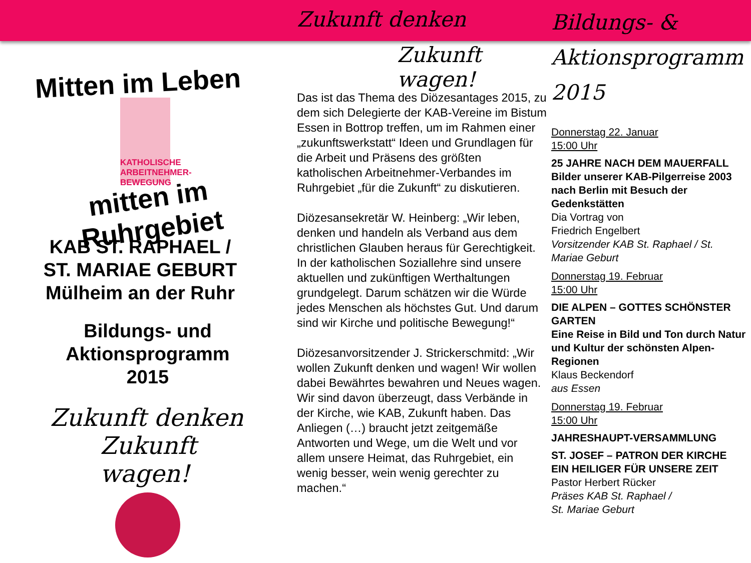Mitten im Leben
KATHOLISCHE ARBEITNEHMER-BEWEGUNG
mitten im Ruhrgebiet
KAB ST. RAPHAEL /
ST. MARIAE GEBURT
Mülheim an der Ruhr
Bildungs- und
Aktionsprogramm
2015
Zukunft denken
Zukunft wagen!
Zukunft denken
Zukunft wagen!
Das ist das Thema des Diözesantages 2015, zu dem sich Delegierte der KAB-Vereine im Bistum Essen in Bottrop treffen, um im Rahmen einer „zukunftswerkstatt“ Ideen und Grundlagen für die Arbeit und Präsens des größten katholischen Arbeitnehmer-Verbandes im Ruhrgebiet „für die Zukunft“ zu diskutieren.
Diözesansekretär W. Heinberg: „Wir leben, denken und handeln als Verband aus dem christlichen Glauben heraus für Gerechtigkeit.
In der katholischen Soziallehre sind unsere aktuellen und zukünftigen Werthaltungen grundgelegt. Darum schätzen wir die Würde jedes Menschen als höchstes Gut. Und darum sind wir Kirche und politische Bewegung!“
Diözesanvorsitzender J. Strickerschmitd: „Wir wollen Zukunft denken und wagen! Wir wollen dabei Bewährtes bewahren und Neues wagen. Wir sind davon überzeugt, dass Verbände in der Kirche, wie KAB, Zukunft haben. Das Anliegen (…) braucht jetzt zeitgemäße Antworten und Wege, um die Welt und vor allem unsere Heimat, das Ruhrgebiet, ein wenig besser, wein wenig gerechter zu machen.“
Bildungs- &
Aktionsprogramm 2015
Donnerstag 22. Januar
15:00 Uhr
25 JAHRE NACH DEM MAUERFALL
Bilder unserer KAB-Pilgerreise 2003 nach Berlin mit Besuch der Gedenkstätten
Dia Vortrag von
Friedrich Engelbert
Vorsitzender KAB St. Raphael / St. Mariae Geburt
Donnerstag 19. Februar
15:00 Uhr
DIE ALPEN – GOTTES SCHÖNSTER GARTEN
Eine Reise in Bild und Ton durch Natur und Kultur der schönsten Alpen-Regionen
Klaus Beckendorf
aus Essen
Donnerstag 19. Februar
15:00 Uhr
JAHRESHAUPT-VERSAMMLUNG
ST. JOSEF – PATRON DER KIRCHE EIN HEILIGER FÜR UNSERE ZEIT
Pastor Herbert Rücker
Präses KAB St. Raphael /
St. Mariae Geburt